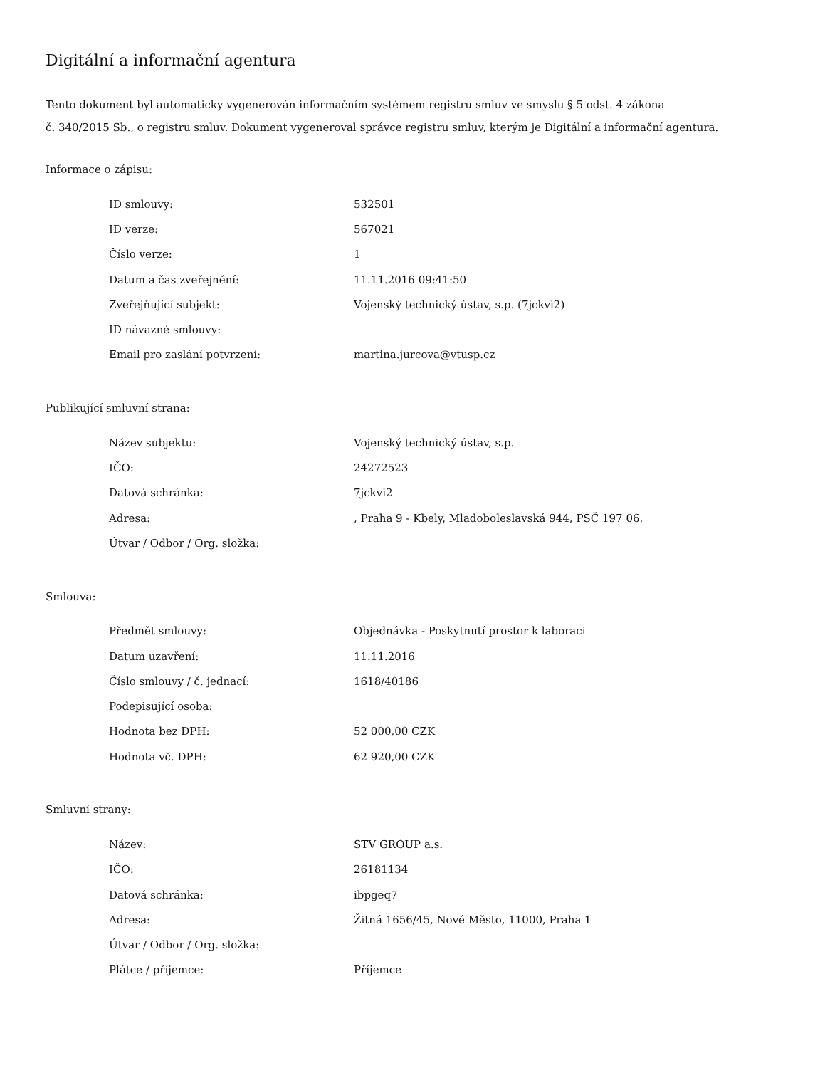Digitální a informační agentura
Tento dokument byl automaticky vygenerován informačním systémem registru smluv ve smyslu § 5 odst. 4 zákona
č. 340/2015 Sb., o registru smluv. Dokument vygeneroval správce registru smluv, kterým je Digitální a informační agentura.
Informace o zápisu:
| ID smlouvy: | 532501 |
| ID verze: | 567021 |
| Číslo verze: | 1 |
| Datum a čas zveřejnění: | 11.11.2016 09:41:50 |
| Zveřejňující subjekt: | Vojenský technický ústav, s.p. (7jckvi2) |
| ID návazné smlouvy: | |
| Email pro zaslání potvrzení: | martina.jurcova@vtusp.cz |
Publikující smluvní strana:
| Název subjektu: | Vojenský technický ústav, s.p. |
| IČO: | 24272523 |
| Datová schránka: | 7jckvi2 |
| Adresa: | , Praha 9 - Kbely, Mladoboleslavská 944, PSČ 197 06, |
| Útvar / Odbor / Org. složka: | |
Smlouva:
| Předmět smlouvy: | Objednávka - Poskytnutí prostor k laboraci |
| Datum uzavření: | 11.11.2016 |
| Číslo smlouvy / č. jednací: | 1618/40186 |
| Podepisující osoba: | |
| Hodnota bez DPH: | 52 000,00 CZK |
| Hodnota vč. DPH: | 62 920,00 CZK |
Smluvní strany:
| Název: | STV GROUP a.s. |
| IČO: | 26181134 |
| Datová schránka: | ibpgeq7 |
| Adresa: | Žitná 1656/45, Nové Město, 11000, Praha 1 |
| Útvar / Odbor / Org. složka: | |
| Plátce / příjemce: | Příjemce |